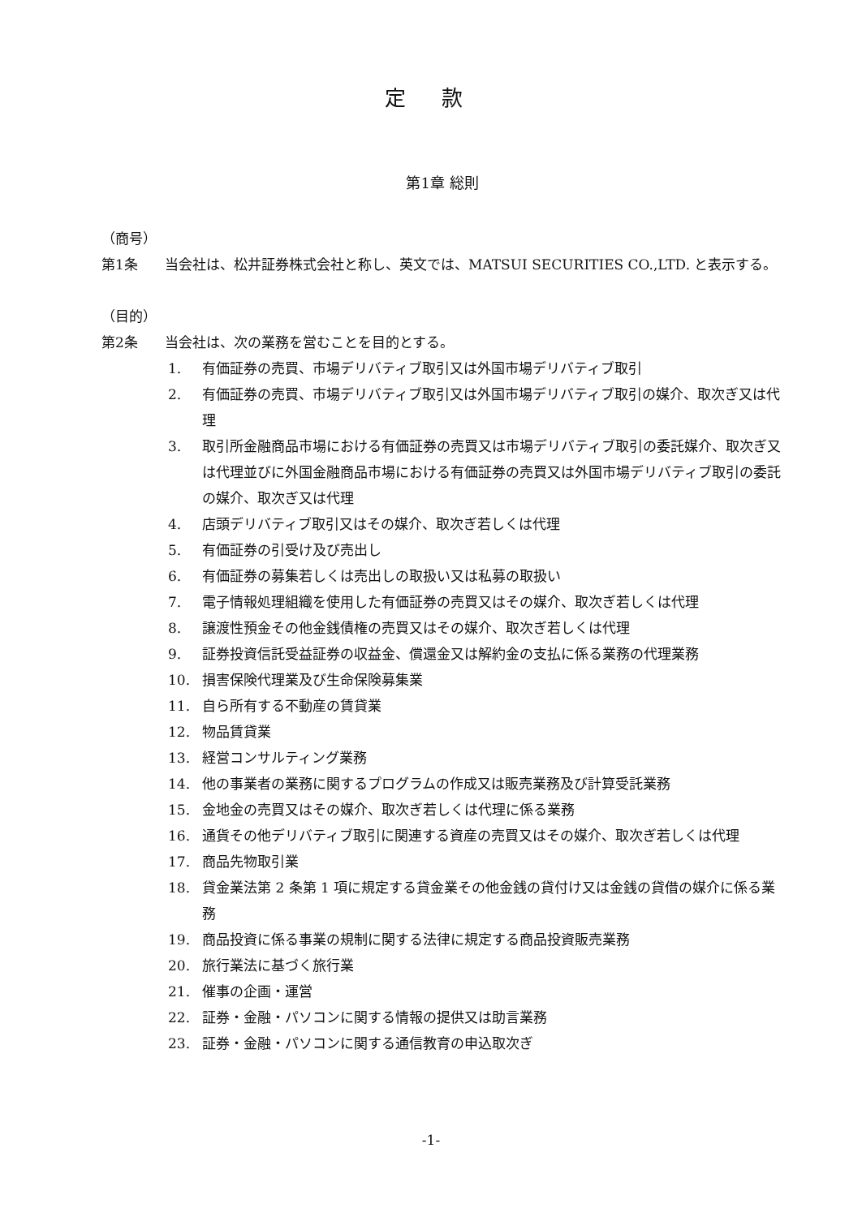定 款
第1章 総則
（商号）
第1条 当会社は、松井証券株式会社と称し、英文では、MATSUI SECURITIES CO.,LTD. と表示する。
（目的）
第2条 当会社は、次の業務を営むことを目的とする。
1. 有価証券の売買、市場デリバティブ取引又は外国市場デリバティブ取引
2. 有価証券の売買、市場デリバティブ取引又は外国市場デリバティブ取引の媒介、取次ぎ又は代理
3. 取引所金融商品市場における有価証券の売買又は市場デリバティブ取引の委託媒介、取次ぎ又は代理並びに外国金融商品市場における有価証券の売買又は外国市場デリバティブ取引の委託の媒介、取次ぎ又は代理
4. 店頭デリバティブ取引又はその媒介、取次ぎ若しくは代理
5. 有価証券の引受け及び売出し
6. 有価証券の募集若しくは売出しの取扱い又は私募の取扱い
7. 電子情報処理組織を使用した有価証券の売買又はその媒介、取次ぎ若しくは代理
8. 譲渡性預金その他金銭債権の売買又はその媒介、取次ぎ若しくは代理
9. 証券投資信託受益証券の収益金、償還金又は解約金の支払に係る業務の代理業務
10. 損害保険代理業及び生命保険募集業
11. 自ら所有する不動産の賃貸業
12. 物品賃貸業
13. 経営コンサルティング業務
14. 他の事業者の業務に関するプログラムの作成又は販売業務及び計算受託業務
15. 金地金の売買又はその媒介、取次ぎ若しくは代理に係る業務
16. 通貨その他デリバティブ取引に関連する資産の売買又はその媒介、取次ぎ若しくは代理
17. 商品先物取引業
18. 貸金業法第 2 条第 1 項に規定する貸金業その他金銭の貸付け又は金銭の貸借の媒介に係る業務
19. 商品投資に係る事業の規制に関する法律に規定する商品投資販売業務
20. 旅行業法に基づく旅行業
21. 催事の企画・運営
22. 証券・金融・パソコンに関する情報の提供又は助言業務
23. 証券・金融・パソコンに関する通信教育の申込取次ぎ
-1-